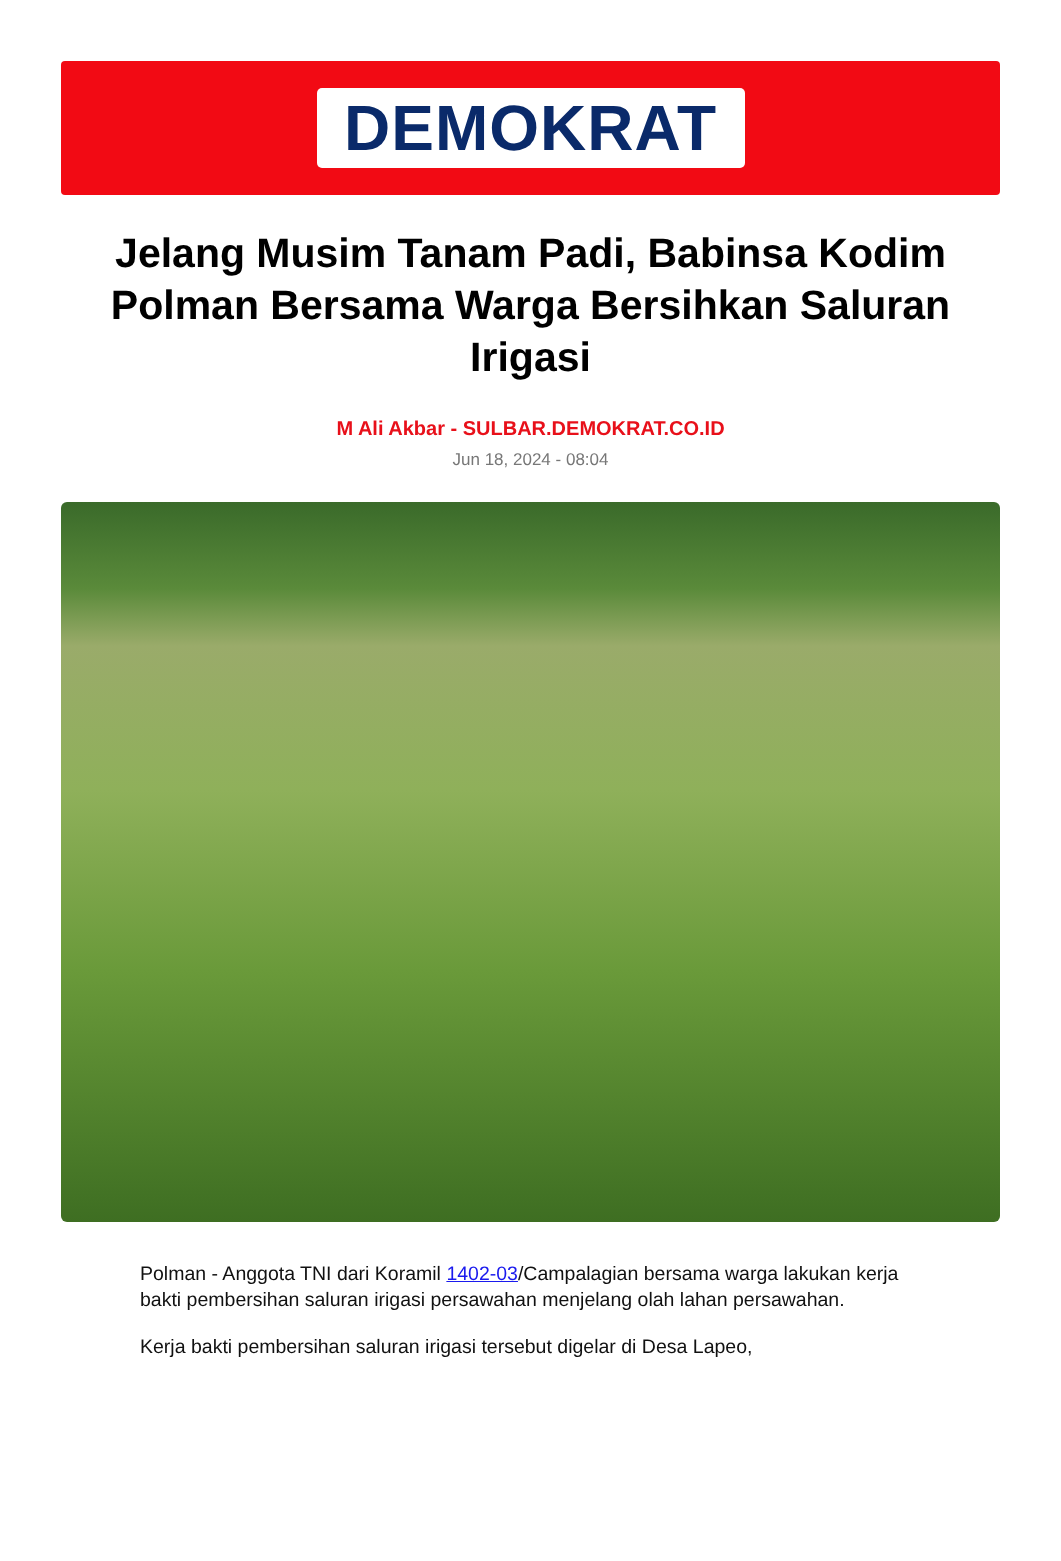DEMOKRAT
Jelang Musim Tanam Padi, Babinsa Kodim Polman Bersama Warga Bersihkan Saluran Irigasi
M Ali Akbar - SULBAR.DEMOKRAT.CO.ID
Jun 18, 2024 - 08:04
Polman - Anggota TNI dari Koramil 1402-03/Campalagian bersama warga lakukan kerja bakti pembersihan saluran irigasi persawahan menjelang olah lahan persawahan.
Kerja bakti pembersihan saluran irigasi tersebut digelar di Desa Lapeo,